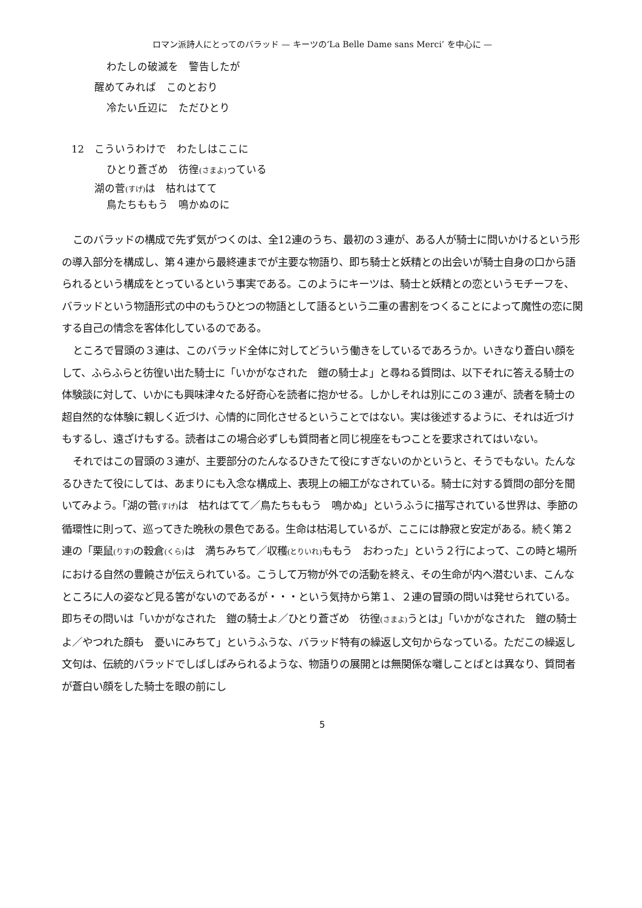ロマン派詩人にとってのバラッド — キーツの‘La Belle Dame sans Merci’ を中心に —
わたしの破滅を　警告したが
醒めてみれば　このとおり
冷たい丘辺に　ただひとり
12　こういうわけで　わたしはここに
ひとり蒼ざめ　彷徨(さまよ) っている
湖の菅(すげ) は　枯れはてて
鳥たちももう　鳴かぬのに
このバラッドの構成で先ず気がつくのは、全12連のうち、最初の３連が、ある人が騎士に問いかけるという形の導入部分を構成し、第４連から最終連までが主要な物語り、即ち騎士と妖精との出会いが騎士自身の口から語られるという構成をとっているという事実である。このようにキーツは、騎士と妖精との恋というモチーフを、バラッドという物語形式の中のもうひとつの物語として語るという二重の書割をつくることによって魔性の恋に関する自己の情念を客体化しているのである。
ところで冒頭の３連は、このバラッド全体に対してどういう働きをしているであろうか。いきなり蒼白い顔をして、ふらふらと彷徨い出た騎士に「いかがなされた　鎧の騎士よ」と尋ねる質問は、以下それに答える騎士の体験談に対して、いかにも興味津々たる好奇心を読者に抱かせる。しかしそれは別にこの３連が、読者を騎士の超自然的な体験に親しく近づけ、心情的に同化させるということではない。実は後述するように、それは近づけもするし、遠ざけもする。読者はこの場合必ずしも質問者と同じ視座をもつことを要求されてはいない。
それではこの冒頭の３連が、主要部分のたんなるひきたて役にすぎないのかというと、そうでもない。たんなるひきたて役にしては、あまりにも入念な構成上、表現上の細工がなされている。騎士に対する質問の部分を聞いてみよう。「湖の菅(すげ) は　枯れはてて／鳥たちももう　鳴かぬ」というふうに描写されている世界は、季節の循環性に則って、巡ってきた晩秋の景色である。生命は枯渇しているが、ここには静寂と安定がある。続く第２連の「栗鼠(りす) の穀倉(くら) は　満ちみちて／収穫(とりいれ) ももう　おわった」という２行によって、この時と場所における自然の豊饒さが伝えられている。こうして万物が外での活動を終え、その生命が内へ潜むいま、こんなところに人の姿など見る筈がないのであるが・・・という気持から第１、２連の冒頭の問いは発せられている。即ちその問いは「いかがなされた　鎧の騎士よ／ひとり蒼ざめ　彷徨(さまよ) うとは」「いかがなされた　鎧の騎士よ／やつれた顔も　憂いにみちて」というふうな、バラッド特有の繰返し文句からなっている。ただこの繰返し文句は、伝統的バラッドでしばしばみられるような、物語りの展開とは無関係な囃しことばとは異なり、質問者が蒼白い顔をした騎士を眼の前にし
5